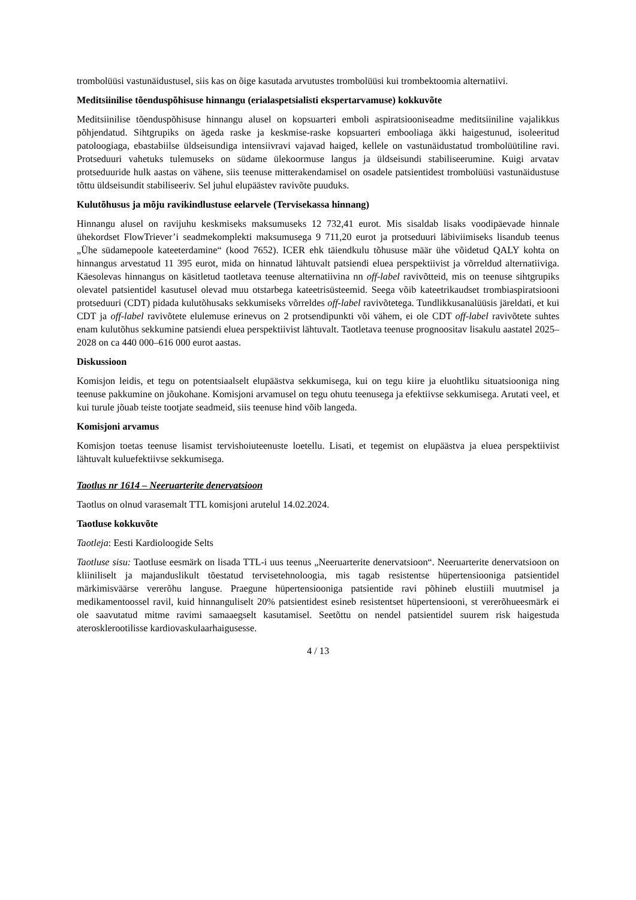trombolüüsi vastunäidustusel, siis kas on õige kasutada arvutustes trombolüüsi kui trombektoomia alternatiivi.
Meditsiinilise tõenduspõhisuse hinnangu (erialaspetsialisti ekspertarvamuse) kokkuvõte
Meditsiinilise tõenduspõhisuse hinnangu alusel on kopsuarteri emboli aspiratsiooniseadme meditsiiniline vajalikkus põhjendatud. Sihtgrupiks on ägeda raske ja keskmise-raske kopsuarteri embooliaga äkki haigestunud, isoleeritud patoloogiaga, ebastabiilse üldseisundiga intensiivravi vajavad haiged, kellele on vastunäidustatud trombolüütiline ravi. Protseduuri vahetuks tulemuseks on südame ülekoormuse langus ja üldseisundi stabiliseerumine. Kuigi arvatav protseduuride hulk aastas on vähene, siis teenuse mitterakendamisel on osadele patsientidest trombolüüsi vastunäidustuse tõttu üldseisundit stabiliseeriv. Sel juhul elupäästev ravivõte puuduks.
Kulutõhusus ja mõju ravikindlustuse eelarvele (Tervisekassa hinnang)
Hinnangu alusel on ravijuhu keskmiseks maksumuseks 12 732,41 eurot. Mis sisaldab lisaks voodipäevade hinnale ühekordset FlowTriever’i seadmekomplekti maksumusega 9 711,20 eurot ja protseduuri läbiviimiseks lisandub teenus „Ühe südamepoole kateeterdamine“ (kood 7652). ICER ehk täiendkulu tõhususe määr ühe võidetud QALY kohta on hinnangus arvestatud 11 395 eurot, mida on hinnatud lähtuvalt patsiendi eluea perspektiivist ja võrreldud alternatiiviga. Käesolevas hinnangus on käsitletud taotletava teenuse alternatiivina nn off-label ravivõtteid, mis on teenuse sihtgrupiks olevatel patsientidel kasutusel olevad muu otstarbega kateetrisüsteemid. Seega võib kateetrikaudset trombiaspiratsiooni protseduuri (CDT) pidada kulutõhusaks sekkumiseks võrreldes off-label ravivõtetega. Tundlikkusanalüüsis järeldati, et kui CDT ja off-label ravivõtete elulemuse erinevus on 2 protsendipunkti või vähem, ei ole CDT off-label ravivõtete suhtes enam kulutõhus sekkumine patsiendi eluea perspektiivist lähtuvalt. Taotletava teenuse prognoositav lisakulu aastatel 2025–2028 on ca 440 000–616 000 eurot aastas.
Diskussioon
Komisjon leidis, et tegu on potentsiaalselt elupäästva sekkumisega, kui on tegu kiire ja eluohtliku situatsiooniga ning teenuse pakkumine on jõukohane. Komisjoni arvamusel on tegu ohutu teenusega ja efektiivse sekkumisega. Arutati veel, et kui turule jõuab teiste tootjate seadmeid, siis teenuse hind võib langeda.
Komisjoni arvamus
Komisjon toetas teenuse lisamist tervishoiuteenuste loetellu. Lisati, et tegemist on elupäästva ja eluea perspektiivist lähtuvalt kuluefektiivse sekkumisega.
Taotlus nr 1614 – Neeruarterite denervatsioon
Taotlus on olnud varasemalt TTL komisjoni arutelul 14.02.2024.
Taotluse kokkuvõte
Taotleja: Eesti Kardioloogide Selts
Taotluse sisu: Taotluse eesmärk on lisada TTL-i uus teenus „Neeruarterite denervatsioon“. Neeruarterite denervatsioon on kliiniliselt ja majanduslikult tõestatud tervisetehnoloogia, mis tagab resistentse hüpertensiooniga patsientidel märkimisväärse vererõhu languse. Praegune hüpertensiooniga patsientide ravi põhineb elustiili muutmisel ja medikamentoossel ravil, kuid hinnanguliselt 20% patsientidest esineb resistentset hüpertensiooni, st vererõhueesmärk ei ole saavutatud mitme ravimi samaaegselt kasutamisel. Seetõttu on nendel patsientidel suurem risk haigestuda aterosklerootilisse kardiovaskulaarhaigusesse.
4 / 13